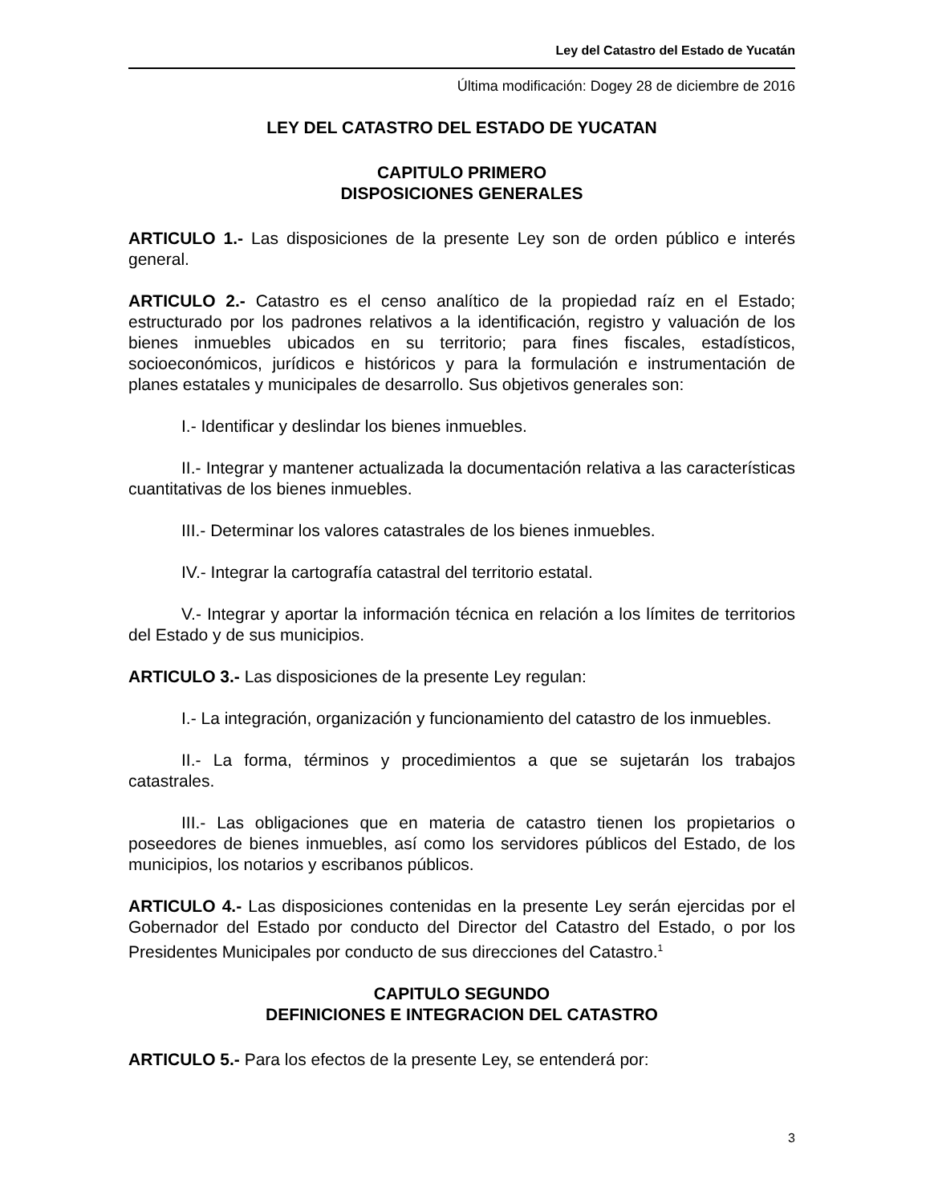Ley del Catastro del Estado de Yucatán
Última modificación: Dogey 28 de diciembre de 2016
LEY DEL CATASTRO DEL ESTADO DE YUCATAN
CAPITULO PRIMERO
DISPOSICIONES GENERALES
ARTICULO 1.- Las disposiciones de la presente Ley son de orden público e interés general.
ARTICULO 2.- Catastro es el censo analítico de la propiedad raíz en el Estado; estructurado por los padrones relativos a la identificación, registro y valuación de los bienes inmuebles ubicados en su territorio; para fines fiscales, estadísticos, socioeconómicos, jurídicos e históricos y para la formulación e instrumentación de planes estatales y municipales de desarrollo. Sus objetivos generales son:
I.- Identificar y deslindar los bienes inmuebles.
II.- Integrar y mantener actualizada la documentación relativa a las características cuantitativas de los bienes inmuebles.
III.- Determinar los valores catastrales de los bienes inmuebles.
IV.- Integrar la cartografía catastral del territorio estatal.
V.- Integrar y aportar la información técnica en relación a los límites de territorios del Estado y de sus municipios.
ARTICULO 3.- Las disposiciones de la presente Ley regulan:
I.- La integración, organización y funcionamiento del catastro de los inmuebles.
II.- La forma, términos y procedimientos a que se sujetarán los trabajos catastrales.
III.- Las obligaciones que en materia de catastro tienen los propietarios o poseedores de bienes inmuebles, así como los servidores públicos del Estado, de los municipios, los notarios y escribanos públicos.
ARTICULO 4.- Las disposiciones contenidas en la presente Ley serán ejercidas por el Gobernador del Estado por conducto del Director del Catastro del Estado, o por los Presidentes Municipales por conducto de sus direcciones del Catastro.<sup>1</sup>
CAPITULO SEGUNDO
DEFINICIONES E INTEGRACION DEL CATASTRO
ARTICULO 5.- Para los efectos de la presente Ley, se entenderá por:
3